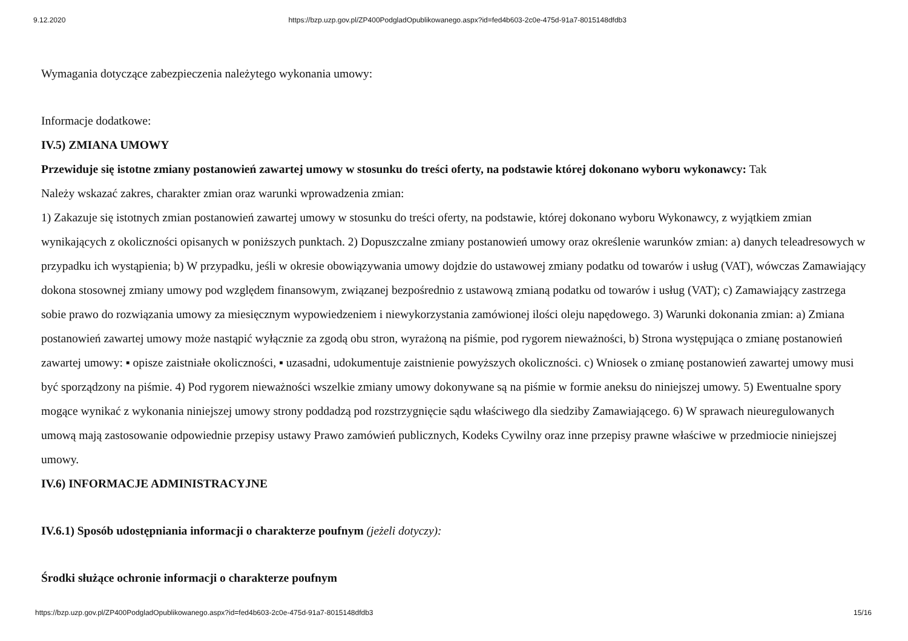9.12.2020 https://bzp.uzp.gov.pl/ZP400PodgladOpublikowanego.aspx?id=fed4b603-2c0e-475d-91a7-8015148dfdb3
Wymagania dotyczące zabezpieczenia należytego wykonania umowy:
Informacje dodatkowe:
IV.5) ZMIANA UMOWY
Przewiduje się istotne zmiany postanowień zawartej umowy w stosunku do treści oferty, na podstawie której dokonano wyboru wykonawcy: Tak
Należy wskazać zakres, charakter zmian oraz warunki wprowadzenia zmian:
1) Zakazuje się istotnych zmian postanowień zawartej umowy w stosunku do treści oferty, na podstawie, której dokonano wyboru Wykonawcy, z wyjątkiem zmian wynikających z okoliczności opisanych w poniższych punktach. 2) Dopuszczalne zmiany postanowień umowy oraz określenie warunków zmian: a) danych teleadresowych w przypadku ich wystąpienia; b) W przypadku, jeśli w okresie obowiązywania umowy dojdzie do ustawowej zmiany podatku od towarów i usług (VAT), wówczas Zamawiający dokona stosownej zmiany umowy pod względem finansowym, związanej bezpośrednio z ustawową zmianą podatku od towarów i usług (VAT); c) Zamawiający zastrzega sobie prawo do rozwiązania umowy za miesięcznym wypowiedzeniem i niewykorzystania zamówionej ilości oleju napędowego. 3) Warunki dokonania zmian: a) Zmiana postanowień zawartej umowy może nastąpić wyłącznie za zgodą obu stron, wyrażoną na piśmie, pod rygorem nieważności, b) Strona występująca o zmianę postanowień zawartej umowy: ▪ opisze zaistniałe okoliczności, ▪ uzasadni, udokumentuje zaistnienie powyższych okoliczności. c) Wniosek o zmianę postanowień zawartej umowy musi być sporządzony na piśmie. 4) Pod rygorem nieważności wszelkie zmiany umowy dokonywane są na piśmie w formie aneksu do niniejszej umowy. 5) Ewentualne spory mogące wynikać z wykonania niniejszej umowy strony poddadzą pod rozstrzygnięcie sądu właściwego dla siedziby Zamawiającego. 6) W sprawach nieuregulowanych umową mają zastosowanie odpowiednie przepisy ustawy Prawo zamówień publicznych, Kodeks Cywilny oraz inne przepisy prawne właściwe w przedmiocie niniejszej umowy.
IV.6) INFORMACJE ADMINISTRACYJNE
IV.6.1) Sposób udostępniania informacji o charakterze poufnym (jeżeli dotyczy):
Środki służące ochronie informacji o charakterze poufnym
https://bzp.uzp.gov.pl/ZP400PodgladOpublikowanego.aspx?id=fed4b603-2c0e-475d-91a7-8015148dfdb3 15/16